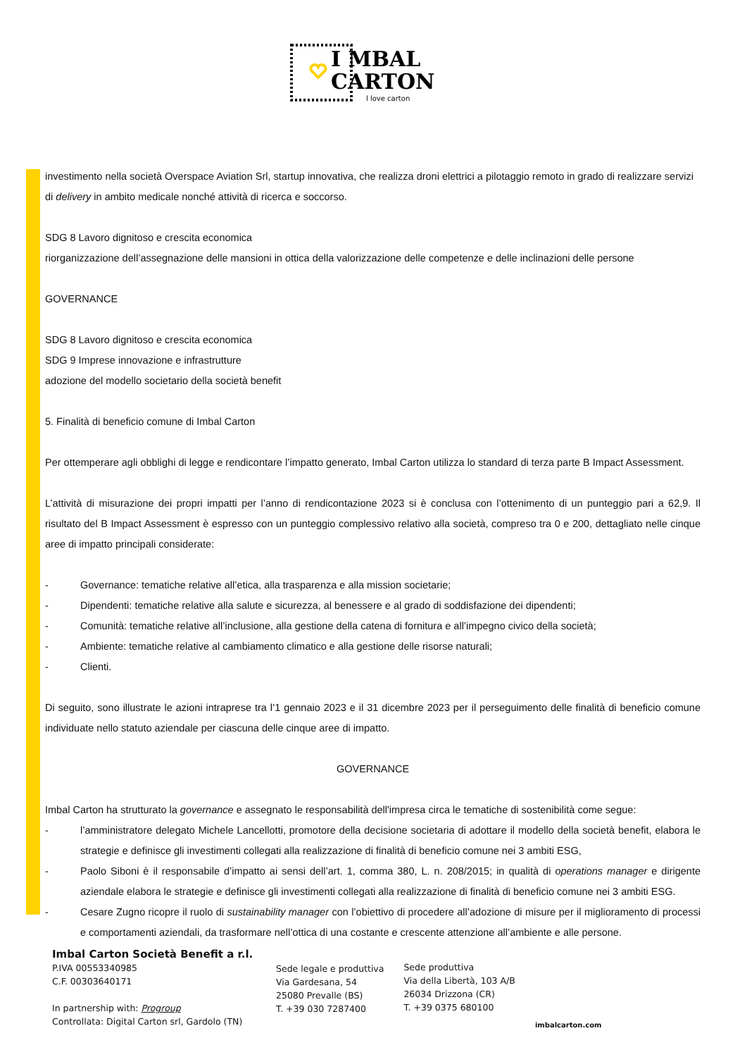I MBAL
CARTON
l love carton
investimento nella società Overspace Aviation Srl, startup innovativa, che realizza droni elettrici a pilotaggio remoto in grado di realizzare servizi di delivery in ambito medicale nonché attività di ricerca e soccorso.
SDG 8 Lavoro dignitoso e crescita economica
riorganizzazione dell’assegnazione delle mansioni in ottica della valorizzazione delle competenze e delle inclinazioni delle persone
GOVERNANCE
SDG 8 Lavoro dignitoso e crescita economica
SDG 9 Imprese innovazione e infrastrutture
adozione del modello societario della società benefit
5. Finalità di beneficio comune di Imbal Carton
Per ottemperare agli obblighi di legge e rendicontare l’impatto generato, Imbal Carton utilizza lo standard di terza parte B Impact Assessment.
L’attività di misurazione dei propri impatti per l’anno di rendicontazione 2023 si è conclusa con l’ottenimento di un punteggio pari a 62,9. Il risultato del B Impact Assessment è espresso con un punteggio complessivo relativo alla società, compreso tra 0 e 200, dettagliato nelle cinque aree di impatto principali considerate:
- Governance: tematiche relative all’etica, alla trasparenza e alla mission societarie;
- Dipendenti: tematiche relative alla salute e sicurezza, al benessere e al grado di soddisfazione dei dipendenti;
- Comunità: tematiche relative all’inclusione, alla gestione della catena di fornitura e all’impegno civico della società;
- Ambiente: tematiche relative al cambiamento climatico e alla gestione delle risorse naturali;
- Clienti.
Di seguito, sono illustrate le azioni intraprese tra l’1 gennaio 2023 e il 31 dicembre 2023 per il perseguimento delle finalità di beneficio comune individuate nello statuto aziendale per ciascuna delle cinque aree di impatto.
GOVERNANCE
Imbal Carton ha strutturato la governance e assegnato le responsabilità dell'impresa circa le tematiche di sostenibilità come segue:
- l’amministratore delegato Michele Lancellotti, promotore della decisione societaria di adottare il modello della società benefit, elabora le strategie e definisce gli investimenti collegati alla realizzazione di finalità di beneficio comune nei 3 ambiti ESG,
- Paolo Siboni è il responsabile d’impatto ai sensi dell’art. 1, comma 380, L. n. 208/2015; in qualità di operations manager e dirigente aziendale elabora le strategie e definisce gli investimenti collegati alla realizzazione di finalità di beneficio comune nei 3 ambiti ESG.
- Cesare Zugno ricopre il ruolo di sustainability manager con l’obiettivo di procedere all’adozione di misure per il miglioramento di processi e comportamenti aziendali, da trasformare nell’ottica di una costante e crescente attenzione all’ambiente e alle persone.
Imbal Carton Società Benefit a r.l.
P.IVA 00553340985
C.F. 00303640171
In partnership with: Progroup
Controllata: Digital Carton srl, Gardolo (TN)
Sede legale e produttiva
Via Gardesana, 54
25080 Prevalle (BS)
T. +39 030 7287400
Sede produttiva
Via della Libertà, 103 A/B
26034 Drizzona (CR)
T. +39 0375 680100
imbalcarton.com